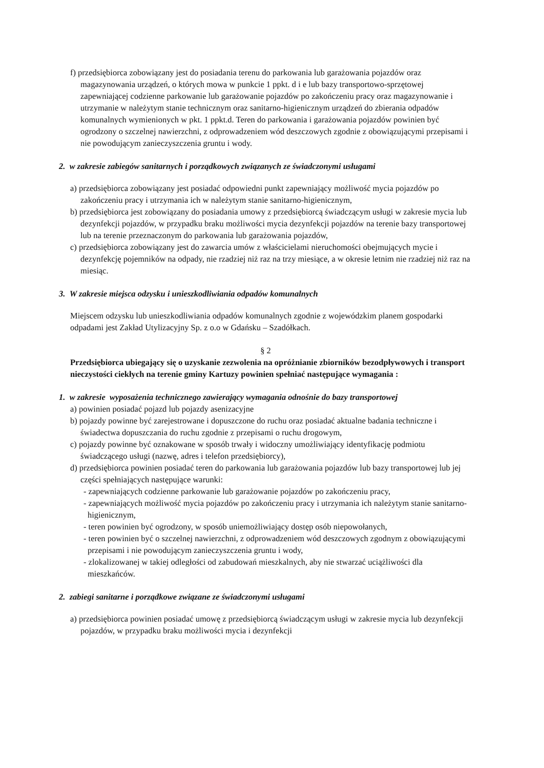f) przedsiębiorca zobowiązany jest do posiadania terenu do parkowania lub garażowania pojazdów oraz magazynowania urządzeń, o których mowa w punkcie 1 ppkt. d i e lub bazy transportowo-sprzętowej zapewniającej codzienne parkowanie lub garażowanie pojazdów po zakończeniu pracy oraz magazynowanie i utrzymanie w należytym stanie technicznym oraz sanitarno-higienicznym urządzeń do zbierania odpadów komunalnych wymienionych w pkt. 1 ppkt.d. Teren do parkowania i garażowania pojazdów powinien być ogrodzony o szczelnej nawierzchni, z odprowadzeniem wód deszczowych zgodnie z obowiązującymi przepisami i nie powodującym zanieczyszczenia gruntu i wody.
2. w zakresie zabiegów sanitarnych i porządkowych związanych ze świadczonymi usługami
a) przedsiębiorca zobowiązany jest posiadać odpowiedni punkt zapewniający możliwość mycia pojazdów po zakończeniu pracy i utrzymania ich w należytym stanie sanitarno-higienicznym,
b) przedsiębiorca jest zobowiązany do posiadania umowy z przedsiębiorcą świadczącym usługi w zakresie mycia lub dezynfekcji pojazdów, w przypadku braku możliwości mycia dezynfekcji pojazdów na terenie bazy transportowej lub na terenie przeznaczonym do parkowania lub garażowania pojazdów,
c) przedsiębiorca zobowiązany jest do zawarcia umów z właścicielami nieruchomości obejmujących mycie i dezynfekcję pojemników na odpady, nie rzadziej niż raz na trzy miesiące, a w okresie letnim nie rzadziej niż raz na miesiąc.
3. W zakresie miejsca odzysku i unieszkodliwiania odpadów komunalnych
Miejscem odzysku lub unieszkodliwiania odpadów komunalnych zgodnie z wojewódzkim planem gospodarki odpadami jest Zakład Utylizacyjny Sp. z o.o w Gdańsku – Szadółkach.
§ 2
Przedsiębiorca ubiegający się o uzyskanie zezwolenia na opróżnianie zbiorników bezodpływowych i transport nieczystości ciekłych na terenie gminy Kartuzy powinien spełniać następujące wymagania :
1. w zakresie wyposażenia technicznego zawierający wymagania odnośnie do bazy transportowej
a) powinien posiadać pojazd lub pojazdy asenizacyjne
b) pojazdy powinne być zarejestrowane i dopuszczone do ruchu oraz posiadać aktualne badania techniczne i świadectwa dopuszczania do ruchu zgodnie z przepisami o ruchu drogowym,
c) pojazdy powinne być oznakowane w sposób trwały i widoczny umożliwiający identyfikację podmiotu świadczącego usługi (nazwę, adres i telefon przedsiębiorcy),
d) przedsiębiorca powinien posiadać teren do parkowania lub garażowania pojazdów lub bazy transportowej lub jej części spełniających następujące warunki:
- zapewniających codzienne parkowanie lub garażowanie pojazdów po zakończeniu pracy,
- zapewniających możliwość mycia pojazdów po zakończeniu pracy i utrzymania ich należytym stanie sanitarno- higienicznym,
- teren powinien być ogrodzony, w sposób uniemożliwiający dostęp osób niepowołanych,
- teren powinien być o szczelnej nawierzchni, z odprowadzeniem wód deszczowych zgodnym z obowiązującymi przepisami i nie powodującym zanieczyszczenia gruntu i wody,
- zlokalizowanej w takiej odległości od zabudowań mieszkalnych, aby nie stwarzać uciążliwości dla mieszkańców.
2. zabiegi sanitarne i porządkowe związane ze świadczonymi usługami
a) przedsiębiorca powinien posiadać umowę z przedsiębiorcą świadczącym usługi w zakresie mycia lub dezynfekcji pojazdów, w przypadku braku możliwości mycia i dezynfekcji